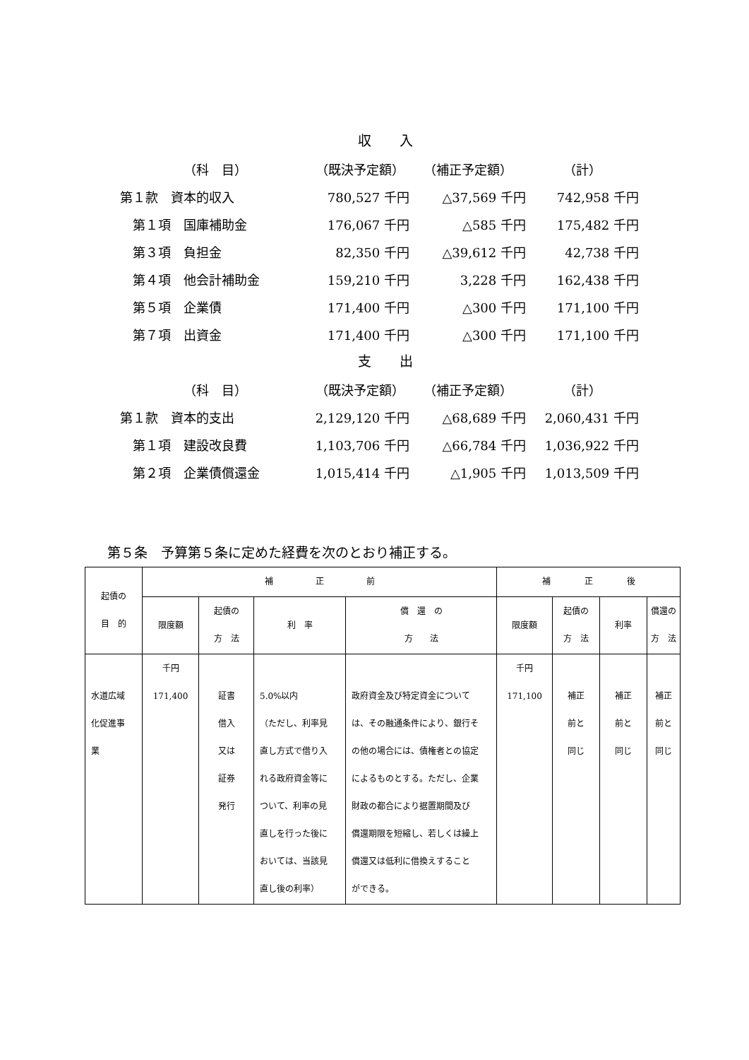収入
| （科 目） | （既決予定額） | （補正予定額） | （計） |
| --- | --- | --- | --- |
| 第１款 資本的収入 | 780,527 千円 | △37,569 千円 | 742,958 千円 |
| 第１項 国庫補助金 | 176,067 千円 | △585 千円 | 175,482 千円 |
| 第３項 負担金 | 82,350 千円 | △39,612 千円 | 42,738 千円 |
| 第４項 他会計補助金 | 159,210 千円 | 3,228 千円 | 162,438 千円 |
| 第５項 企業債 | 171,400 千円 | △300 千円 | 171,100 千円 |
| 第７項 出資金 | 171,400 千円 | △300 千円 | 171,100 千円 |
支出
| （科 目） | （既決予定額） | （補正予定額） | （計） |
| --- | --- | --- | --- |
| 第１款 資本的支出 | 2,129,120 千円 | △68,689 千円 | 2,060,431 千円 |
| 第１項 建設改良費 | 1,103,706 千円 | △66,784 千円 | 1,036,922 千円 |
| 第２項 企業債償還金 | 1,015,414 千円 | △1,905 千円 | 1,013,509 千円 |
第５条　予算第５条に定めた経費を次のとおり補正する。
| 起債の 目 的 | 補 正 前 | | | | 補 正 後 | | | |
| --- | --- | --- | --- | --- | --- | --- | --- | --- |
| | 限度額 | 起債の 方 法 | 利 率 | 償 還 の 方 法 | 限度額 | 起債の 方 法 | 利率 | 償還の 方 法 |
| 水道広域 化促進事 業 | 千円 171,400 | 証書 借入 又は 証券 発行 | 5.0%以内 （ただし、利率見 直し方式で借り入 れる政府資金等に ついて、利率の見 直しを行った後に おいては、当該見 直し後の利率） | 政府資金及び特定資金について は、その融通条件により、銀行そ の他の場合には、債権者との協定 によるものとする。ただし、企業 財政の都合により据置期間及び 償還期限を短縮し、若しくは繰上 償還又は低利に借換えすること ができる。 | 千円 171,100 | 補正 前と 同じ | 補正 前と 同じ | 補正 前と 同じ |